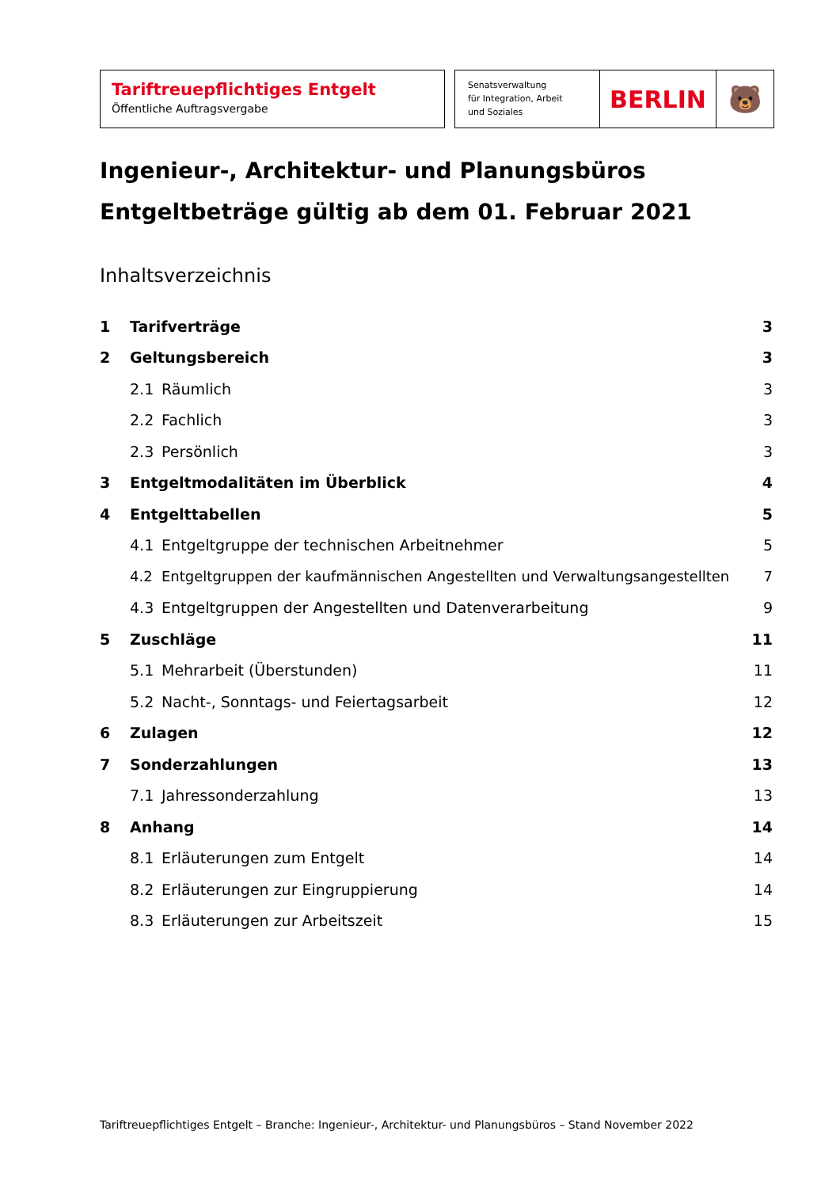Tariftreuepflichtiges Entgelt
Öffentliche Auftragsvergabe
Senatsverwaltung
für Integration, Arbeit
und Soziales
BERLIN 🐻
Ingenieur-, Architektur- und Planungsbüros
Entgeltbeträge gültig ab dem 01. Februar 2021
Inhaltsverzeichnis
1 Tarifverträge 3
2 Geltungsbereich 3
2.1 Räumlich 3
2.2 Fachlich 3
2.3 Persönlich 3
3 Entgeltmodalitäten im Überblick 4
4 Entgelttabellen 5
4.1 Entgeltgruppe der technischen Arbeitnehmer 5
4.2 Entgeltgruppen der kaufmännischen Angestellten und Verwaltungsangestellten 7
4.3 Entgeltgruppen der Angestellten und Datenverarbeitung 9
5 Zuschläge 11
5.1 Mehrarbeit (Überstunden) 11
5.2 Nacht-, Sonntags- und Feiertagsarbeit 12
6 Zulagen 12
7 Sonderzahlungen 13
7.1 Jahressonderzahlung 13
8 Anhang 14
8.1 Erläuterungen zum Entgelt 14
8.2 Erläuterungen zur Eingruppierung 14
8.3 Erläuterungen zur Arbeitszeit 15
Tariftreuepflichtiges Entgelt – Branche: Ingenieur-, Architektur- und Planungsbüros – Stand November 2022